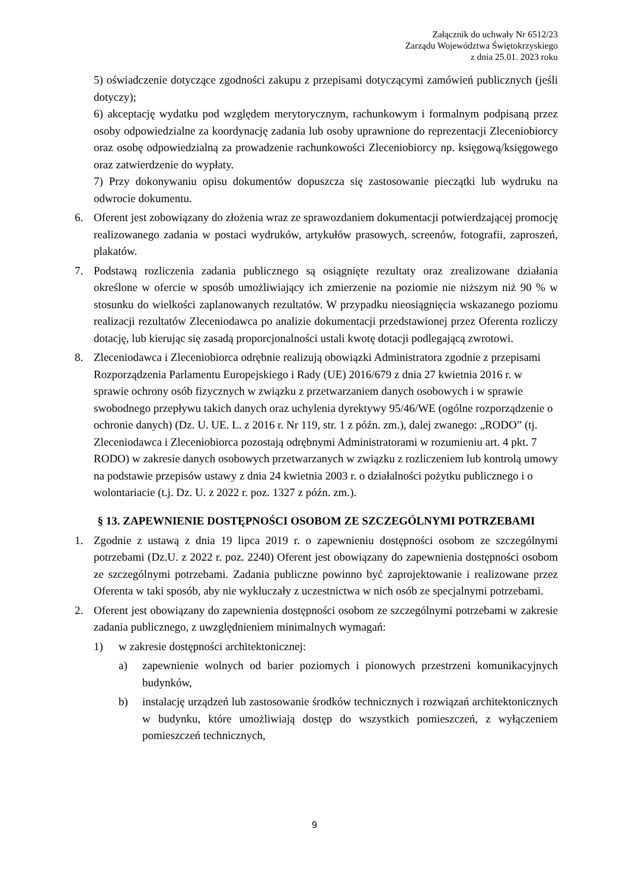Załącznik do uchwały Nr 6512/23
Zarządu Województwa Świętokrzyskiego
z dnia 25.01. 2023 roku
5) oświadczenie dotyczące zgodności zakupu z przepisami dotyczącymi zamówień publicznych (jeśli dotyczy);
6) akceptację wydatku pod względem merytorycznym, rachunkowym i formalnym podpisaną przez osoby odpowiedzialne za koordynację zadania lub osoby uprawnione do reprezentacji Zleceniobiorcy oraz osobę odpowiedzialną za prowadzenie rachunkowości Zleceniobiorcy np. księgową/księgowego oraz zatwierdzenie do wypłaty.
7) Przy dokonywaniu opisu dokumentów dopuszcza się zastosowanie pieczątki lub wydruku na odwrocie dokumentu.
6. Oferent jest zobowiązany do złożenia wraz ze sprawozdaniem dokumentacji potwierdzającej promocję realizowanego zadania w postaci wydruków, artykułów prasowych, screenów, fotografii, zaproszeń, plakatów.
7. Podstawą rozliczenia zadania publicznego są osiągnięte rezultaty oraz zrealizowane działania określone w ofercie w sposób umożliwiający ich zmierzenie na poziomie nie niższym niż 90 % w stosunku do wielkości zaplanowanych rezultatów. W przypadku nieosiągnięcia wskazanego poziomu realizacji rezultatów Zleceniodawca po analizie dokumentacji przedstawionej przez Oferenta rozliczy dotację, lub kierując się zasadą proporcjonalności ustali kwotę dotacji podlegającą zwrotowi.
8. Zleceniodawca i Zleceniobiorca odrębnie realizują obowiązki Administratora zgodnie z przepisami Rozporządzenia Parlamentu Europejskiego i Rady (UE) 2016/679 z dnia 27 kwietnia 2016 r. w sprawie ochrony osób fizycznych w związku z przetwarzaniem danych osobowych i w sprawie swobodnego przepływu takich danych oraz uchylenia dyrektywy 95/46/WE (ogólne rozporządzenie o ochronie danych) (Dz. U. UE. L. z 2016 r. Nr 119, str. 1 z późn. zm.), dalej zwanego: „RODO” (tj. Zleceniodawca i Zleceniobiorca pozostają odrębnymi Administratorami w rozumieniu art. 4 pkt. 7 RODO) w zakresie danych osobowych przetwarzanych w związku z rozliczeniem lub kontrolą umowy na podstawie przepisów ustawy z dnia 24 kwietnia 2003 r. o działalności pożytku publicznego i o wolontariacie (t.j. Dz. U. z 2022 r. poz. 1327 z późn. zm.).
§ 13. ZAPEWNIENIE DOSTĘPNOŚCI OSOBOM ZE SZCZEGÓLNYMI POTRZEBAMI
1. Zgodnie z ustawą z dnia 19 lipca 2019 r. o zapewnieniu dostępności osobom ze szczególnymi potrzebami (Dz.U. z 2022 r. poz. 2240) Oferent jest obowiązany do zapewnienia dostępności osobom ze szczególnymi potrzebami. Zadania publiczne powinno być zaprojektowanie i realizowane przez Oferenta w taki sposób, aby nie wykluczały z uczestnictwa w nich osób ze specjalnymi potrzebami.
2. Oferent jest obowiązany do zapewnienia dostępności osobom ze szczególnymi potrzebami w zakresie zadania publicznego, z uwzględnieniem minimalnych wymagań:
1) w zakresie dostępności architektonicznej:
a) zapewnienie wolnych od barier poziomych i pionowych przestrzeni komunikacyjnych budynków,
b) instalację urządzeń lub zastosowanie środków technicznych i rozwiązań architektonicznych w budynku, które umożliwiają dostęp do wszystkich pomieszczeń, z wyłączeniem pomieszczeń technicznych,
9